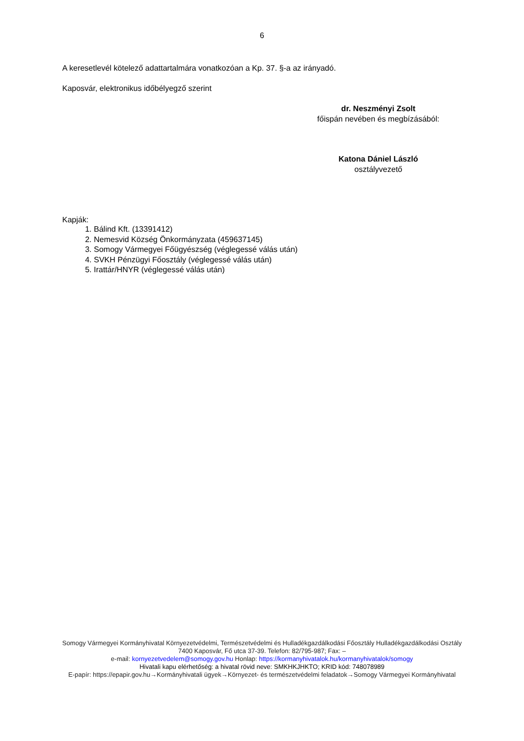6
A keresetlevél kötelező adattartalmára vonatkozóan a Kp. 37. §-a az irányadó.
Kaposvár, elektronikus időbélyegző szerint
dr. Neszményi Zsolt
főispán nevében és megbízásából:
Katona Dániel László
osztályvezető
Kapják:
1. Bálind Kft. (13391412)
2. Nemesvid Község Önkormányzata (459637145)
3. Somogy Vármegyei Főügyészség (véglegessé válás után)
4. SVKH Pénzügyi Főosztály (véglegessé válás után)
5. Irattár/HNYR (véglegessé válás után)
Somogy Vármegyei Kormányhivatal Környezetvédelmi, Természetvédelmi és Hulladékgazdálkodási Főosztály Hulladékgazdálkodási Osztály
7400 Kaposvár, Fő utca 37-39. Telefon: 82/795-987; Fax: –
e-mail: kornyezetvedelem@somogy.gov.hu Honlap: https://kormanyhivatalok.hu/kormanyhivatalok/somogy
Hivatali kapu elérhetőség: a hivatal rövid neve: SMKHKJHKTO; KRID kód: 748078989
E-papír: https://epapir.gov.hu→Kormányhivatali ügyek→Környezet- és természetvédelmi feladatok→Somogy Vármegyei Kormányhivatal